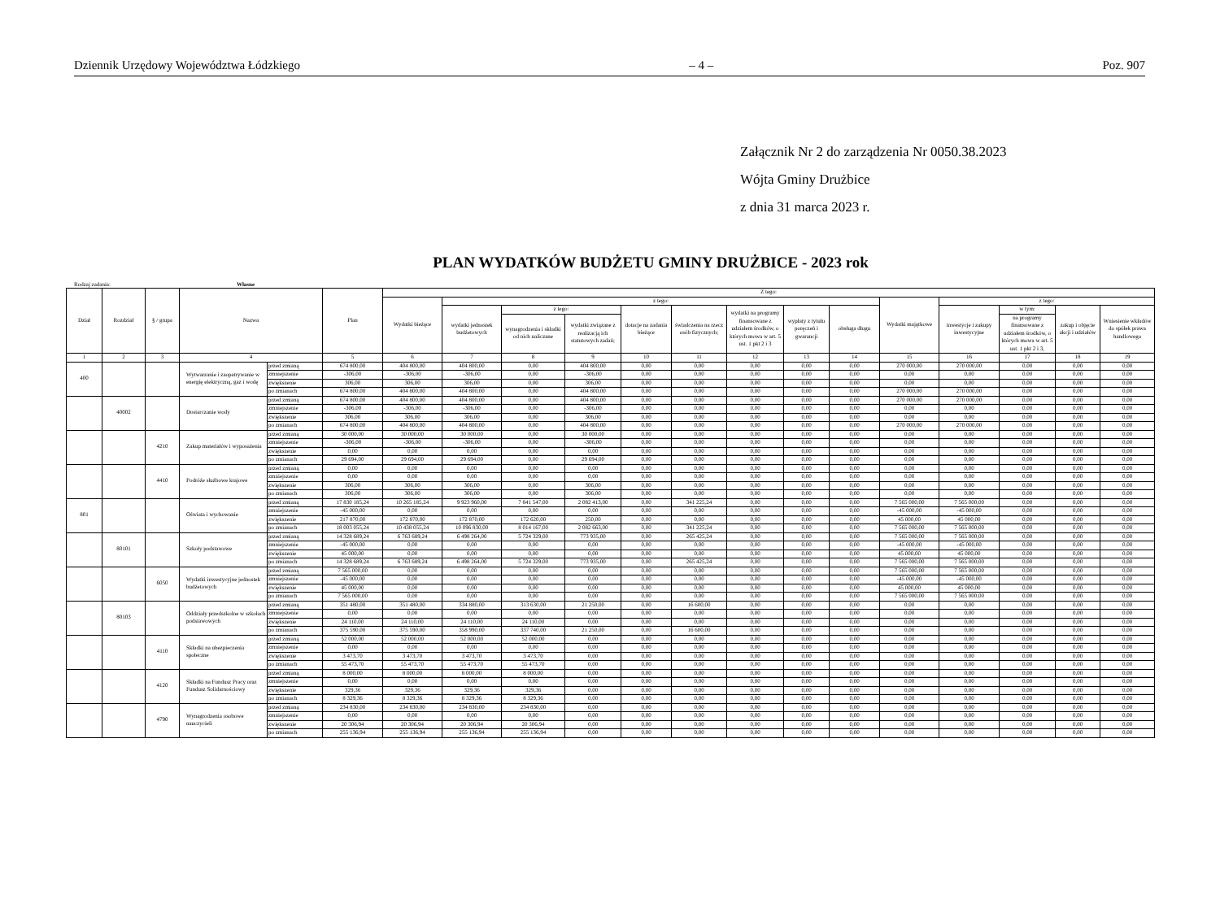Dziennik Urzędowy Województwa Łódzkiego – 4 – Poz. 907
Załącznik Nr 2 do zarządzenia Nr 0050.38.2023
Wójta Gminy Drużbice
z dnia 31 marca 2023 r.
PLAN WYDATKÓW BUDŻETU GMINY DRUŻBICE - 2023 rok
Rodzaj zadania: Własne
| Dział | Rozdział | § / grupa | Nazwa | | Plan | Z tego: | | | | | | | | | | | | | |
| --- | --- | --- | --- | --- | --- | --- | --- | --- | --- | --- | --- | --- | --- | --- | --- | --- | --- | --- | --- |
| | | | | | | Wydatki bieżące | z tego: | | | | | | | | Wydatki majątkowe | z tego: | | | |
| | | | | | | | wydatki jednostek budżetowych | z tego: | | dotacje na zadania bieżące | świadczenia na rzecz osób fizycznych; | wydatki na programy finansowane z udziałem środków, o których mowa w art. 5 ust. 1 pkt 2 i 3 | wypłaty z tytułu poręczeń i gwarancji | obsługa długu | | inwestycje i zakupy inwestycyjne | w tym: | zakup i objęcie akcji i udziałów | Wniesienie wkładów do spółek prawa handlowego |
| | | | | | | | | wynagrodzenia i składki od nich naliczane | wydatki związane z realizacją ich statutowych zadań; | | | | | | | | na programy finansowane z udziałem środków, o których mowa w art. 5 ust. 1 pkt 2 i 3, | | |
| 1 | 2 | 3 | 4 | | 5 | 6 | 7 | 8 | 9 | 10 | 11 | 12 | 13 | 14 | 15 | 16 | 17 | 18 | 19 |
| 400 | | | Wytwarzanie i zaopatrywanie w energię elektryczną, gaz i wodę | przed zmianą | 674 800,00 | 404 800,00 | 404 800,00 | 0,00 | 404 800,00 | 0,00 | 0,00 | 0,00 | 0,00 | 0,00 | 270 000,00 | 270 000,00 | 0,00 | 0,00 | 0,00 |
| | | | | zmniejszenie | -306,00 | -306,00 | -306,00 | 0,00 | -306,00 | 0,00 | 0,00 | 0,00 | 0,00 | 0,00 | 0,00 | 0,00 | 0,00 | 0,00 | 0,00 |
| | | | | zwiększenie | 306,00 | 306,00 | 306,00 | 0,00 | 306,00 | 0,00 | 0,00 | 0,00 | 0,00 | 0,00 | 0,00 | 0,00 | 0,00 | 0,00 | 0,00 |
| | | | | po zmianach | 674 800,00 | 404 800,00 | 404 800,00 | 0,00 | 404 800,00 | 0,00 | 0,00 | 0,00 | 0,00 | 0,00 | 270 000,00 | 270 000,00 | 0,00 | 0,00 | 0,00 |
| | 40002 | | Dostarczanie wody | przed zmianą | 674 800,00 | 404 800,00 | 404 800,00 | 0,00 | 404 800,00 | 0,00 | 0,00 | 0,00 | 0,00 | 0,00 | 270 000,00 | 270 000,00 | 0,00 | 0,00 | 0,00 |
| | | | | zmniejszenie | -306,00 | -306,00 | -306,00 | 0,00 | -306,00 | 0,00 | 0,00 | 0,00 | 0,00 | 0,00 | 0,00 | 0,00 | 0,00 | 0,00 | 0,00 |
| | | | | zwiększenie | 306,00 | 306,00 | 306,00 | 0,00 | 306,00 | 0,00 | 0,00 | 0,00 | 0,00 | 0,00 | 0,00 | 0,00 | 0,00 | 0,00 | 0,00 |
| | | | | po zmianach | 674 800,00 | 404 800,00 | 404 800,00 | 0,00 | 404 800,00 | 0,00 | 0,00 | 0,00 | 0,00 | 0,00 | 270 000,00 | 270 000,00 | 0,00 | 0,00 | 0,00 |
| | | 4210 | Zakup materiałów i wyposażenia | przed zmianą | 30 000,00 | 30 000,00 | 30 000,00 | 0,00 | 30 000,00 | 0,00 | 0,00 | 0,00 | 0,00 | 0,00 | 0,00 | 0,00 | 0,00 | 0,00 | 0,00 |
| | | | | zmniejszenie | -306,00 | -306,00 | -306,00 | 0,00 | -306,00 | 0,00 | 0,00 | 0,00 | 0,00 | 0,00 | 0,00 | 0,00 | 0,00 | 0,00 | 0,00 |
| | | | | zwiększenie | 0,00 | 0,00 | 0,00 | 0,00 | 0,00 | 0,00 | 0,00 | 0,00 | 0,00 | 0,00 | 0,00 | 0,00 | 0,00 | 0,00 | 0,00 |
| | | | | po zmianach | 29 694,00 | 29 694,00 | 29 694,00 | 0,00 | 29 694,00 | 0,00 | 0,00 | 0,00 | 0,00 | 0,00 | 0,00 | 0,00 | 0,00 | 0,00 | 0,00 |
| | | 4410 | Podróże służbowe krajowe | przed zmianą | 0,00 | 0,00 | 0,00 | 0,00 | 0,00 | 0,00 | 0,00 | 0,00 | 0,00 | 0,00 | 0,00 | 0,00 | 0,00 | 0,00 | 0,00 |
| | | | | zmniejszenie | 0,00 | 0,00 | 0,00 | 0,00 | 0,00 | 0,00 | 0,00 | 0,00 | 0,00 | 0,00 | 0,00 | 0,00 | 0,00 | 0,00 | 0,00 |
| | | | | zwiększenie | 306,00 | 306,00 | 306,00 | 0,00 | 306,00 | 0,00 | 0,00 | 0,00 | 0,00 | 0,00 | 0,00 | 0,00 | 0,00 | 0,00 | 0,00 |
| | | | | po zmianach | 306,00 | 306,00 | 306,00 | 0,00 | 306,00 | 0,00 | 0,00 | 0,00 | 0,00 | 0,00 | 0,00 | 0,00 | 0,00 | 0,00 | 0,00 |
| 801 | | | Oświata i wychowanie | przed zmianą | 17 830 185,24 | 10 265 185,24 | 9 923 960,00 | 7 841 547,00 | 2 082 413,00 | 0,00 | 341 225,24 | 0,00 | 0,00 | 0,00 | 7 565 000,00 | 7 565 000,00 | 0,00 | 0,00 | 0,00 |
| | | | | zmniejszenie | -45 000,00 | 0,00 | 0,00 | 0,00 | 0,00 | 0,00 | 0,00 | 0,00 | 0,00 | 0,00 | -45 000,00 | -45 000,00 | 0,00 | 0,00 | 0,00 |
| | | | | zwiększenie | 217 870,00 | 172 870,00 | 172 870,00 | 172 620,00 | 250,00 | 0,00 | 0,00 | 0,00 | 0,00 | 0,00 | 45 000,00 | 45 000,00 | 0,00 | 0,00 | 0,00 |
| | | | | po zmianach | 18 003 055,24 | 10 438 055,24 | 10 096 830,00 | 8 014 167,00 | 2 082 663,00 | 0,00 | 341 225,24 | 0,00 | 0,00 | 0,00 | 7 565 000,00 | 7 565 000,00 | 0,00 | 0,00 | 0,00 |
| | 80101 | | Szkoły podstawowe | przed zmianą | 14 328 689,24 | 6 763 689,24 | 6 498 264,00 | 5 724 329,00 | 773 935,00 | 0,00 | 265 425,24 | 0,00 | 0,00 | 0,00 | 7 565 000,00 | 7 565 000,00 | 0,00 | 0,00 | 0,00 |
| | | | | zmniejszenie | -45 000,00 | 0,00 | 0,00 | 0,00 | 0,00 | 0,00 | 0,00 | 0,00 | 0,00 | 0,00 | -45 000,00 | -45 000,00 | 0,00 | 0,00 | 0,00 |
| | | | | zwiększenie | 45 000,00 | 0,00 | 0,00 | 0,00 | 0,00 | 0,00 | 0,00 | 0,00 | 0,00 | 0,00 | 45 000,00 | 45 000,00 | 0,00 | 0,00 | 0,00 |
| | | | | po zmianach | 14 328 689,24 | 6 763 689,24 | 6 498 264,00 | 5 724 329,00 | 773 935,00 | 0,00 | 265 425,24 | 0,00 | 0,00 | 0,00 | 7 565 000,00 | 7 565 000,00 | 0,00 | 0,00 | 0,00 |
| | | 6050 | Wydatki inwestycyjne jednostek budżetowych | przed zmianą | 7 565 000,00 | 0,00 | 0,00 | 0,00 | 0,00 | 0,00 | 0,00 | 0,00 | 0,00 | 0,00 | 7 565 000,00 | 7 565 000,00 | 0,00 | 0,00 | 0,00 |
| | | | | zmniejszenie | -45 000,00 | 0,00 | 0,00 | 0,00 | 0,00 | 0,00 | 0,00 | 0,00 | 0,00 | 0,00 | -45 000,00 | -45 000,00 | 0,00 | 0,00 | 0,00 |
| | | | | zwiększenie | 45 000,00 | 0,00 | 0,00 | 0,00 | 0,00 | 0,00 | 0,00 | 0,00 | 0,00 | 0,00 | 45 000,00 | 45 000,00 | 0,00 | 0,00 | 0,00 |
| | | | | po zmianach | 7 565 000,00 | 0,00 | 0,00 | 0,00 | 0,00 | 0,00 | 0,00 | 0,00 | 0,00 | 0,00 | 7 565 000,00 | 7 565 000,00 | 0,00 | 0,00 | 0,00 |
| | 80103 | | Oddziały przedszkolne w szkołach podstawowych | przed zmianą | 351 480,00 | 351 480,00 | 334 880,00 | 313 630,00 | 21 250,00 | 0,00 | 16 600,00 | 0,00 | 0,00 | 0,00 | 0,00 | 0,00 | 0,00 | 0,00 | 0,00 |
| | | | | zmniejszenie | 0,00 | 0,00 | 0,00 | 0,00 | 0,00 | 0,00 | 0,00 | 0,00 | 0,00 | 0,00 | 0,00 | 0,00 | 0,00 | 0,00 | 0,00 |
| | | | | zwiększenie | 24 110,00 | 24 110,00 | 24 110,00 | 24 110,00 | 0,00 | 0,00 | 0,00 | 0,00 | 0,00 | 0,00 | 0,00 | 0,00 | 0,00 | 0,00 | 0,00 |
| | | | | po zmianach | 375 590,00 | 375 590,00 | 358 990,00 | 337 740,00 | 21 250,00 | 0,00 | 16 600,00 | 0,00 | 0,00 | 0,00 | 0,00 | 0,00 | 0,00 | 0,00 | 0,00 |
| | | 4110 | Składki na ubezpieczenia społeczne | przed zmianą | 52 000,00 | 52 000,00 | 52 000,00 | 52 000,00 | 0,00 | 0,00 | 0,00 | 0,00 | 0,00 | 0,00 | 0,00 | 0,00 | 0,00 | 0,00 | 0,00 |
| | | | | zmniejszenie | 0,00 | 0,00 | 0,00 | 0,00 | 0,00 | 0,00 | 0,00 | 0,00 | 0,00 | 0,00 | 0,00 | 0,00 | 0,00 | 0,00 | 0,00 |
| | | | | zwiększenie | 3 473,70 | 3 473,70 | 3 473,70 | 3 473,70 | 0,00 | 0,00 | 0,00 | 0,00 | 0,00 | 0,00 | 0,00 | 0,00 | 0,00 | 0,00 | 0,00 |
| | | | | po zmianach | 55 473,70 | 55 473,70 | 55 473,70 | 55 473,70 | 0,00 | 0,00 | 0,00 | 0,00 | 0,00 | 0,00 | 0,00 | 0,00 | 0,00 | 0,00 | 0,00 |
| | | 4120 | Składki na Fundusz Pracy oraz Fundusz Solidarnościowy | przed zmianą | 8 000,00 | 8 000,00 | 8 000,00 | 8 000,00 | 0,00 | 0,00 | 0,00 | 0,00 | 0,00 | 0,00 | 0,00 | 0,00 | 0,00 | 0,00 | 0,00 |
| | | | | zmniejszenie | 0,00 | 0,00 | 0,00 | 0,00 | 0,00 | 0,00 | 0,00 | 0,00 | 0,00 | 0,00 | 0,00 | 0,00 | 0,00 | 0,00 | 0,00 |
| | | | | zwiększenie | 329,36 | 329,36 | 329,36 | 329,36 | 0,00 | 0,00 | 0,00 | 0,00 | 0,00 | 0,00 | 0,00 | 0,00 | 0,00 | 0,00 | 0,00 |
| | | | | po zmianach | 8 329,36 | 8 329,36 | 8 329,36 | 8 329,36 | 0,00 | 0,00 | 0,00 | 0,00 | 0,00 | 0,00 | 0,00 | 0,00 | 0,00 | 0,00 | 0,00 |
| | | 4790 | Wynagrodzenia osobowe nauczycieli | przed zmianą | 234 830,00 | 234 830,00 | 234 830,00 | 234 830,00 | 0,00 | 0,00 | 0,00 | 0,00 | 0,00 | 0,00 | 0,00 | 0,00 | 0,00 | 0,00 | 0,00 |
| | | | | zmniejszenie | 0,00 | 0,00 | 0,00 | 0,00 | 0,00 | 0,00 | 0,00 | 0,00 | 0,00 | 0,00 | 0,00 | 0,00 | 0,00 | 0,00 | 0,00 |
| | | | | zwiększenie | 20 306,94 | 20 306,94 | 20 306,94 | 20 306,94 | 0,00 | 0,00 | 0,00 | 0,00 | 0,00 | 0,00 | 0,00 | 0,00 | 0,00 | 0,00 | 0,00 |
| | | | | po zmianach | 255 136,94 | 255 136,94 | 255 136,94 | 255 136,94 | 0,00 | 0,00 | 0,00 | 0,00 | 0,00 | 0,00 | 0,00 | 0,00 | 0,00 | 0,00 | 0,00 |